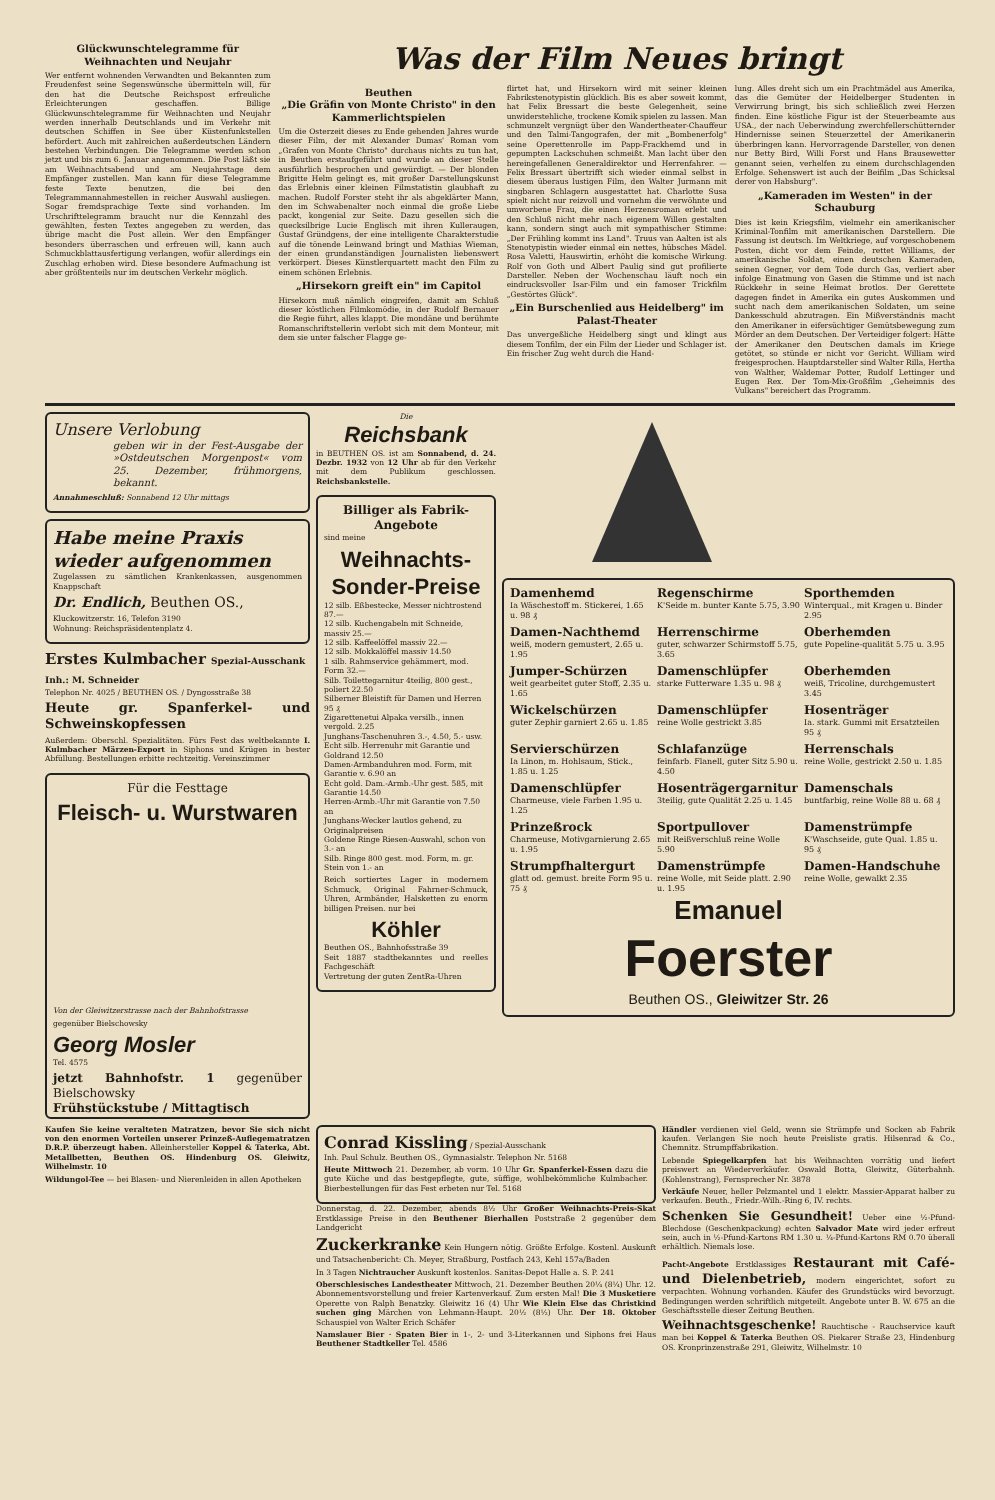Glückwunschtelegramme für Weihnachten und Neujahr
Wer entfernt wohnenden Verwandten und Bekannten zum Freudenfest seine Segenswünsche übermitteln will, für den hat die Deutsche Reichspost erfreuliche Erleichterungen geschaffen. Billige Glückwunschtelegramme für Weihnachten und Neujahr werden innerhalb Deutschlands und im Verkehr mit deutschen Schiffen in See über Küstenfunkstellen befördert. Auch mit zahlreichen außerdeutschen Ländern bestehen Verbindungen. Die Telegramme werden schon jetzt und bis zum 6. Januar angenommen. Die Post läßt sie am Weihnachtsabend und am Neujahrstage dem Empfänger zustellen. Man kann für diese Telegramme feste Texte benutzen, die bei den Telegrammannahmestellen in reicher Auswahl ausliegen. Sogar fremdsprachige Texte sind vorhanden. Im Urschrifttelegramm braucht nur die Kennzahl des gewählten, festen Textes angegeben zu werden, das übrige macht die Post allein. Wer den Empfänger besonders überraschen und erfreuen will, kann auch Schmuckblattausfertigung verlangen, wofür allerdings ein Zuschlag erhoben wird. Diese besondere Aufmachung ist aber größtenteils nur im deutschen Verkehr möglich.
Was der Film Neues bringt
Beuthen
„Die Gräfin von Monte Christo" in den Kammerlichtspielen
Um die Osterzeit dieses zu Ende gehenden Jahres wurde dieser Film, der mit Alexander Dumas' Roman vom „Grafen von Monte Christo" durchaus nichts zu tun hat, in Beuthen erstaufgeführt und wurde an dieser Stelle ausführlich besprochen und gewürdigt. — Der blonden Brigitte Helm gelingt es, mit großer Darstellungskunst das Erlebnis einer kleinen Filmstatistin glaubhaft zu machen. Rudolf Forster steht ihr als abgeklärter Mann, den im Schwabenalter noch einmal die große Liebe packt, kongenial zur Seite. Dazu gesellen sich die quecksilbrige Lucie Englisch mit ihren Kulleraugen, Gustaf Gründgens, der eine intelligente Charakterstudie auf die tönende Leinwand bringt und Mathias Wieman, der einen grundanständigen Journalisten liebenswert verkörpert. Dieses Künstlerquartett macht den Film zu einem schönen Erlebnis.
„Hirsekorn greift ein" im Capitol
Hirsekorn muß nämlich eingreifen, damit am Schluß dieser köstlichen Filmkomödie, in der Rudolf Bernauer die Regie führt, alles klappt. Die mondäne und berühmte Romanschriftstellerin verlobt sich mit dem Monteur, mit dem sie unter falscher Flagge ge-
flirtet hat, und Hirsekorn wird mit seiner kleinen Fabrikstenotypistin glücklich. Bis es aber soweit kommt, hat Felix Bressart die beste Gelegenheit, seine unwiderstehliche, trockene Komik spielen zu lassen. Man schmunzelt vergnügt über den Wandertheater-Chauffeur und den Talmi-Tangografen, der mit „Bombenerfolg" seine Operettenrolle im Papp-Frackhemd und in gepumpten Lackschuhen schmeißt. Man lacht über den hereingefallenen Generaldirektor und Herrenfahrer. — Felix Bressart übertrifft sich wieder einmal selbst in diesem überaus lustigen Film, den Walter Jurmann mit singbaren Schlagern ausgestattet hat. Charlotte Susa spielt nicht nur reizvoll und vornehm die verwöhnte und umworbene Frau, die einen Herzensroman erlebt und den Schluß nicht mehr nach eigenem Willen gestalten kann, sondern singt auch mit sympathischer Stimme: „Der Frühling kommt ins Land". Truus van Aalten ist als Stenotypistin wieder einmal ein nettes, hübsches Mädel. Rosa Valetti, Hauswirtin, erhöht die komische Wirkung. Rolf von Goth und Albert Paulig sind gut profilierte Darsteller. Neben der Wochenschau läuft noch ein eindrucksvoller Isar-Film und ein famoser Trickfilm „Gestörtes Glück".
„Ein Burschenlied aus Heidelberg" im Palast-Theater
Das unvergeßliche Heidelberg singt und klingt aus diesem Tonfilm, der ein Film der Lieder und Schlager ist. Ein frischer Zug weht durch die Hand-
lung. Alles dreht sich um ein Prachtmädel aus Amerika, das die Gemüter der Heidelberger Studenten in Verwirrung bringt, bis sich schließlich zwei Herzen finden. Eine köstliche Figur ist der Steuerbeamte aus USA., der nach Ueberwindung zwerchfellerschütternder Hindernisse seinen Steuerzettel der Amerikanerin überbringen kann. Hervorragende Darsteller, von denen nur Betty Bird, Willi Forst und Hans Brausewetter genannt seien, verhelfen zu einem durchschlagenden Erfolge. Sehenswert ist auch der Beifilm „Das Schicksal derer von Habsburg".
„Kameraden im Westen" in der Schauburg
Dies ist kein Kriegsfilm, vielmehr ein amerikanischer Kriminal-Tonfilm mit amerikanischen Darstellern. Die Fassung ist deutsch. Im Weltkriege, auf vorgeschobenem Posten, dicht vor dem Feinde, rettet Williams, der amerikanische Soldat, einen deutschen Kameraden, seinen Gegner, vor dem Tode durch Gas, verliert aber infolge Einatmung von Gasen die Stimme und ist nach Rückkehr in seine Heimat brotlos. Der Gerettete dagegen findet in Amerika ein gutes Auskommen und sucht nach dem amerikanischen Soldaten, um seine Dankesschuld abzutragen. Ein Mißverständnis macht den Amerikaner in eifersüchtiger Gemütsbewegung zum Mörder an dem Deutschen. Der Verteidiger folgert: Hätte der Amerikaner den Deutschen damals im Kriege getötet, so stünde er nicht vor Gericht. William wird freigesprochen. Hauptdarsteller sind Walter Rilla, Hertha von Walther, Waldemar Potter, Rudolf Lettinger und Eugen Rex. Der Tom-Mix-Großfilm „Geheimnis des Vulkans" bereichert das Programm.
Unsere Verlobung
geben wir in der Fest-Ausgabe der »Ostdeutschen Morgenpost« vom 25. Dezember, frühmorgens, bekannt.
Annahmeschluß: Sonnabend 12 Uhr mittags
Habe meine Praxis wieder aufgenommen
Zugelassen zu sämtlichen Krankenkassen, ausgenommen Knappschaft
Dr. Endlich, Beuthen OS.,
Kluckowitzerstr. 16, Telefon 3190
Wohnung: Reichspräsidentenplatz 4.
Erstes Kulmbacher Spezial-Ausschank Inh.: M. Schneider
Telephon Nr. 4025 / BEUTHEN OS. / Dyngosstraße 38
Heute gr. Spanferkel- und Schweinskopfessen
Außerdem: Oberschl. Spezialitäten. Fürs Fest das weltbekannte I. Kulmbacher Märzen-Export in Siphons und Krügen in bester Abfüllung. Bestellungen erbitte rechtzeitig. Vereinszimmer
Für die Festtage
Fleisch- u. Wurstwaren
Von der Gleiwitzerstrasse nach der Bahnhofstrasse
gegenüber Bielschowsky
Georg Mosler
Tel. 4575
jetzt Bahnhofstr. 1 gegenüber Bielschowsky
Frühstückstube / Mittagtisch
Die
Reichsbank
in BEUTHEN OS. ist am Sonnabend, d. 24. Dezbr. 1932 von 12 Uhr ab für den Verkehr mit dem Publikum geschlossen. Reichsbankstelle.
Billiger als Fabrik-Angebote
sind meine
Weihnachts-Sonder-Preise
12 silb. Eßbestecke, Messer nichtrostend 87.—
12 silb. Kuchengabeln mit Schneide, massiv 25.—
12 silb. Kaffeelöffel massiv 22.—
12 silb. Mokkalöffel massiv 14.50
1 silb. Rahmservice gehämmert, mod. Form 32.—
Silb. Toilettegarnitur 4teilig, 800 gest., poliert 22.50
Silberner Bleistift für Damen und Herren 95 ₰
Zigarettenetui Alpaka versilb., innen vergold. 2.25
Junghans-Taschenuhren 3.-, 4.50, 5.- usw.
Echt silb. Herrenuhr mit Garantie und Goldrand 12.50
Damen-Armbanduhren mod. Form, mit Garantie v. 6.90 an
Echt gold. Dam.-Armb.-Uhr gest. 585, mit Garantie 14.50
Herren-Armb.-Uhr mit Garantie von 7.50 an
Junghans-Wecker lautlos gehend, zu Originalpreisen
Goldene Ringe Riesen-Auswahl, schon von 3.- an
Silb. Ringe 800 gest. mod. Form, m. gr. Stein von 1.- an
Reich sortiertes Lager in modernem Schmuck, Original Fahrner-Schmuck, Uhren, Armbänder, Halsketten zu enorm billigen Preisen. nur bei
Köhler
Beuthen OS., Bahnhofsstraße 39
Seit 1887 stadtbekanntes und reelles Fachgeschäft
Vertretung der guten ZentRa-Uhren
Damenhemd
Ia Wäschestoff m. Stickerei, 1.65 u. 98 ₰
Regenschirme
K'Seide m. bunter Kante 5.75, 3.90
Sporthemden
Winterqual., mit Kragen u. Binder 2.95
Damen-Nachthemd
weiß, modern gemustert, 2.65 u. 1.95
Herrenschirme
guter, schwarzer Schirmstoff 5.75, 3.65
Oberhemden
gute Popeline-qualität 5.75 u. 3.95
Jumper-Schürzen
weit gearbeitet guter Stoff, 2.35 u. 1.65
Damenschlüpfer
starke Futterware 1.35 u. 98 ₰
Oberhemden
weiß, Tricoline, durchgemustert 3.45
Wickelschürzen
guter Zephir garniert 2.65 u. 1.85
Damenschlüpfer
reine Wolle gestrickt 3.85
Hosenträger
Ia. stark. Gummi mit Ersatzteilen 95 ₰
Servierschürzen
Ia Linon, m. Hohlsaum, Stick., 1.85 u. 1.25
Schlafanzüge
feinfarb. Flanell, guter Sitz 5.90 u. 4.50
Herrenschals
reine Wolle, gestrickt 2.50 u. 1.85
Damenschlüpfer
Charmeuse, viele Farben 1.95 u. 1.25
Hosenträgergarnitur
3teilig, gute Qualität 2.25 u. 1.45
Damenschals
buntfarbig, reine Wolle 88 u. 68 ₰
Prinzeßrock
Charmeuse, Motivgarnierung 2.65 u. 1.95
Sportpullover
mit Reißverschluß reine Wolle 5.90
Damenstrümpfe
K'Waschseide, gute Qual. 1.85 u. 95 ₰
Strumpfhaltergurt
glatt od. gemust. breite Form 95 u. 75 ₰
Damenstrümpfe
reine Wolle, mit Seide platt. 2.90 u. 1.95
Damen-Handschuhe
reine Wolle, gewalkt 2.35
Emanuel
Foerster
Beuthen OS., Gleiwitzer Str. 26
Kaufen Sie keine veralteten Matratzen, bevor Sie sich nicht von den enormen Vorteilen unserer Prinzeß-Auflegematratzen D.R.P. überzeugt haben. Alleinhersteller Koppel & Taterka, Abt. Metallbetten, Beuthen OS. Hindenburg OS. Gleiwitz, Wilhelmstr. 10
Wildungol-Tee — bei Blasen- und Nierenleiden in allen Apotheken
Conrad Kissling / Spezial-Ausschank
Inh. Paul Schulz. Beuthen OS., Gymnasialstr. Telephon Nr. 5168
Heute Mittwoch 21. Dezember, ab vorm. 10 Uhr Gr. Spanferkel-Essen dazu die gute Küche und das bestgepflegte, gute, süffige, wohlbekömmliche Kulmbacher. Bierbestellungen für das Fest erbeten nur Tel. 5168
Donnerstag, d. 22. Dezember, abends 8½ Uhr Großer Weihnachts-Preis-Skat Erstklassige Preise in den Beuthener Bierhallen Poststraße 2 gegenüber dem Landgericht
Zuckerkranke Kein Hungern nötig. Größte Erfolge. Kostenl. Auskunft und Tatsachenbericht: Ch. Meyer, Straßburg, Postfach 243, Kehl 157a/Baden
In 3 Tagen Nichtraucher Auskunft kostenlos. Sanitas-Depot Halle a. S. P. 241
Oberschlesisches Landestheater Mittwoch, 21. Dezember Beuthen 20¼ (8¼) Uhr. 12. Abonnementsvorstellung und freier Kartenverkauf. Zum ersten Mal! Die 3 Musketiere Operette von Ralph Benatzky. Gleiwitz 16 (4) Uhr Wie Klein Else das Christkind suchen ging Märchen von Lehmann-Haupt. 20½ (8½) Uhr. Der 18. Oktober Schauspiel von Walter Erich Schäfer
Namslauer Bier · Spaten Bier in 1-, 2- und 3-Literkannen und Siphons frei Haus Beuthener Stadtkeller Tel. 4586
Händler verdienen viel Geld, wenn sie Strümpfe und Socken ab Fabrik kaufen. Verlangen Sie noch heute Preisliste gratis. Hilsenrad & Co., Chemnitz. Strumpffabrikation.
Lebende Spiegelkarpfen hat bis Weihnachten vorrätig und liefert preiswert an Wiederverkäufer. Oswald Botta, Gleiwitz, Güterbahnh. (Kohlenstrang), Fernsprecher Nr. 3878
Verkäufe Neuer, heller Pelzmantel und 1 elektr. Massier-Apparat halber zu verkaufen. Beuth., Friedr.-Wilh.-Ring 6, IV. rechts.
Schenken Sie Gesundheit! Ueber eine ½-Pfund-Blechdose (Geschenkpackung) echten Salvador Mate wird jeder erfreut sein, auch in ½-Pfund-Kartons RM 1.30 u. ¼-Pfund-Kartons RM 0.70 überall erhältlich. Niemals lose.
Pacht-Angebote Erstklassiges Restaurant mit Café- und Dielenbetrieb, modern eingerichtet, sofort zu verpachten. Wohnung vorhanden. Käufer des Grundstücks wird bevorzugt. Bedingungen werden schriftlich mitgeteilt. Angebote unter B. W. 675 an die Geschäftsstelle dieser Zeitung Beuthen.
Weihnachtsgeschenke! Rauchtische - Rauchservice kauft man bei Koppel & Taterka Beuthen OS. Piekarer Straße 23, Hindenburg OS. Kronprinzenstraße 291, Gleiwitz, Wilhelmstr. 10